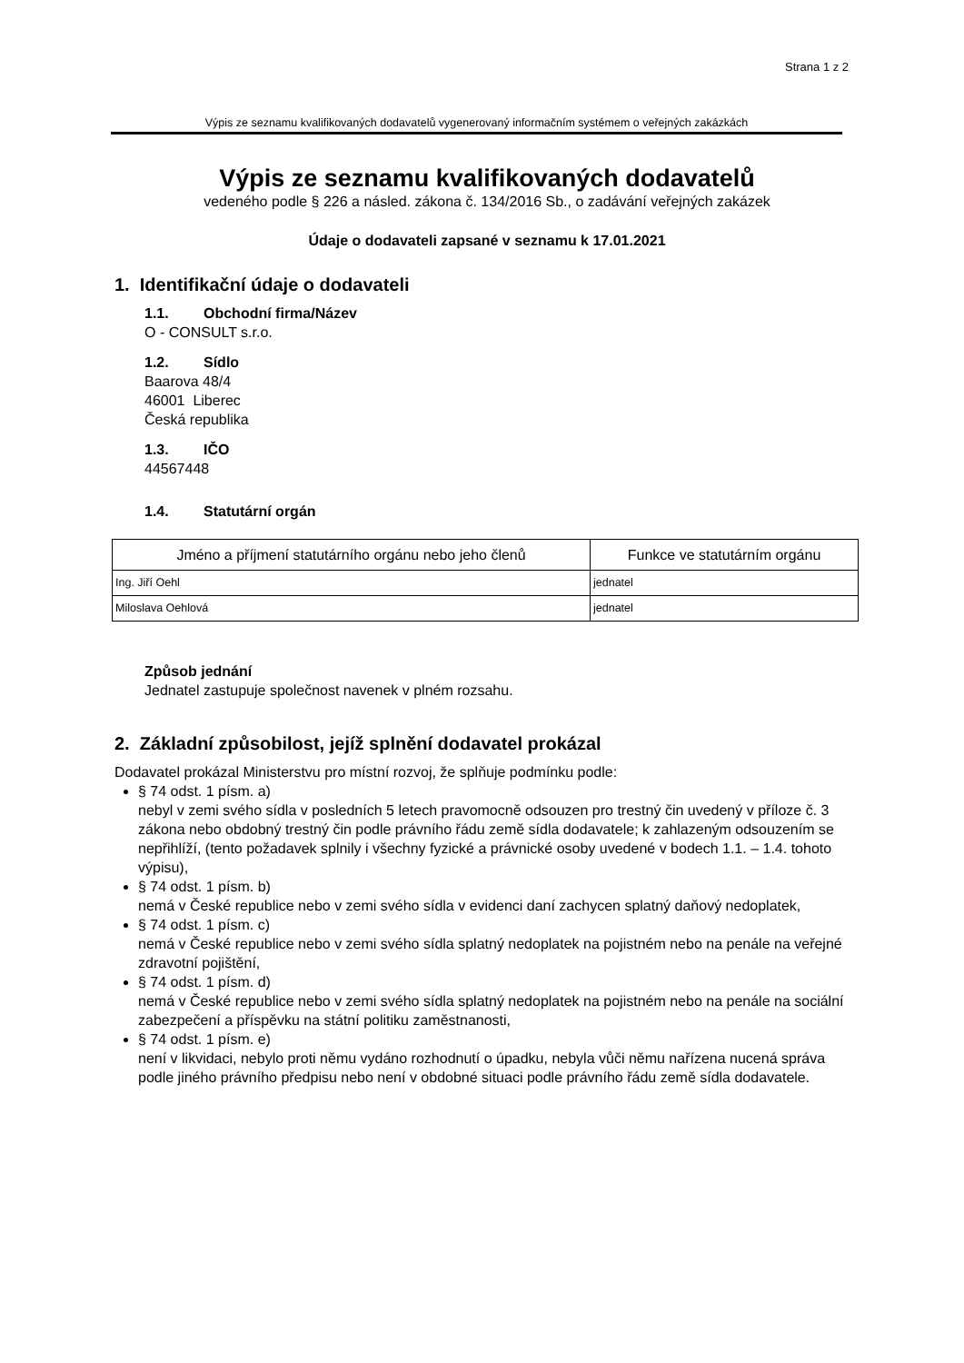Strana 1 z 2
Výpis ze seznamu kvalifikovaných dodavatelů vygenerovaný informačním systémem o veřejných zakázkách
Výpis ze seznamu kvalifikovaných dodavatelů
vedeného podle § 226 a násled. zákona č. 134/2016 Sb., o zadávání veřejných zakázek
Údaje o dodavateli zapsané v seznamu k 17.01.2021
1. Identifikační údaje o dodavateli
1.1. Obchodní firma/Název
O - CONSULT s.r.o.
1.2. Sídlo
Baarova 48/4
46001 Liberec
Česká republika
1.3. IČO
44567448
1.4. Statutární orgán
| Jméno a příjmení statutárního orgánu nebo jeho členů | Funkce ve statutárním orgánu |
| --- | --- |
| Ing. Jiří Oehl | jednatel |
| Miloslava Oehlová | jednatel |
Způsob jednání
Jednatel zastupuje společnost navenek v plném rozsahu.
2. Základní způsobilost, jejíž splnění dodavatel prokázal
Dodavatel prokázal Ministerstvu pro místní rozvoj, že splňuje podmínku podle:
§ 74 odst. 1 písm. a)
nebyl v zemi svého sídla v posledních 5 letech pravomocně odsouzen pro trestný čin uvedený v příloze č. 3 zákona nebo obdobný trestný čin podle právního řádu země sídla dodavatele; k zahlazeným odsouzením se nepřihlíží, (tento požadavek splnily i všechny fyzické a právnické osoby uvedené v bodech 1.1. – 1.4. tohoto výpisu),
§ 74 odst. 1 písm. b)
nemá v České republice nebo v zemi svého sídla v evidenci daní zachycen splatný daňový nedoplatek,
§ 74 odst. 1 písm. c)
nemá v České republice nebo v zemi svého sídla splatný nedoplatek na pojistném nebo na penále na veřejné zdravotní pojištění,
§ 74 odst. 1 písm. d)
nemá v České republice nebo v zemi svého sídla splatný nedoplatek na pojistném nebo na penále na sociální zabezpečení a příspěvku na státní politiku zaměstnanosti,
§ 74 odst. 1 písm. e)
není v likvidaci, nebylo proti němu vydáno rozhodnutí o úpadku, nebyla vůči němu nařízena nucená správa podle jiného právního předpisu nebo není v obdobné situaci podle právního řádu země sídla dodavatele.